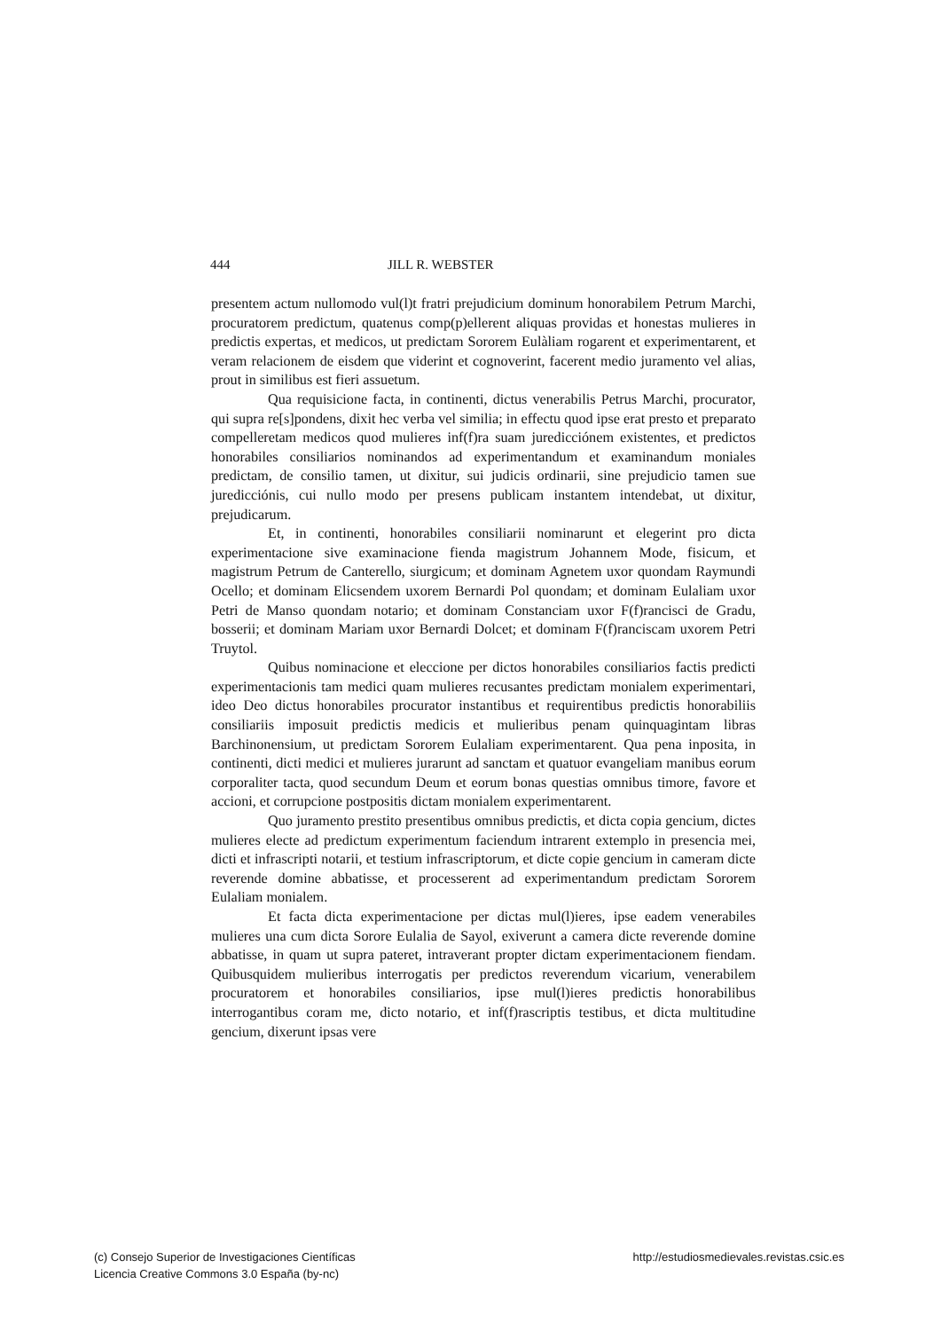444 JILL R. WEBSTER
presentem actum nullomodo vul(l)t fratri prejudicium dominum honorabilem Petrum Marchi, procuratorem predictum, quatenus comp(p)ellerent aliquas providas et honestas mulieres in predictis expertas, et medicos, ut predictam Sororem Eulàliam rogarent et experimentarent, et veram relacionem de eisdem que viderint et cognoverint, facerent medio juramento vel alias, prout in similibus est fieri assuetum.
Qua requisicione facta, in continenti, dictus venerabilis Petrus Marchi, procurator, qui supra re[s]pondens, dixit hec verba vel similia; in effectu quod ipse erat presto et preparato compelleretam medicos quod mulieres inf(f)ra suam juredicciónem existentes, et predictos honorabiles consiliarios nominandos ad experimentandum et examinandum moniales predictam, de consilio tamen, ut dixitur, sui judicis ordinarii, sine prejudicio tamen sue juredicciónis, cui nullo modo per presens publicam instantem intendebat, ut dixitur, prejudicarum.
Et, in continenti, honorabiles consiliarii nominarunt et elegerint pro dicta experimentacione sive examinacione fienda magistrum Johannem Mode, fisicum, et magistrum Petrum de Canterello, siurgicum; et dominam Agnetem uxor quondam Raymundi Ocello; et dominam Elicsendem uxorem Bernardi Pol quondam; et dominam Eulaliam uxor Petri de Manso quondam notario; et dominam Constanciam uxor F(f)rancisci de Gradu, bosserii; et dominam Mariam uxor Bernardi Dolcet; et dominam F(f)ranciscam uxorem Petri Truytol.
Quibus nominacione et eleccione per dictos honorabiles consiliarios factis predicti experimentacionis tam medici quam mulieres recusantes predictam monialem experimentari, ideo Deo dictus honorabiles procurator instantibus et requirentibus predictis honorabiliis consiliariis imposuit predictis medicis et mulieribus penam quinquagintam libras Barchinonensium, ut predictam Sororem Eulaliam experimentarent. Qua pena inposita, in continenti, dicti medici et mulieres jurarunt ad sanctam et quatuor evangeliam manibus eorum corporaliter tacta, quod secundum Deum et eorum bonas questias omnibus timore, favore et accioni, et corrupcione postpositis dictam monialem experimentarent.
Quo juramento prestito presentibus omnibus predictis, et dicta copia gencium, dictes mulieres electe ad predictum experimentum faciendum intrarent extemplo in presencia mei, dicti et infrascripti notarii, et testium infrascriptorum, et dicte copie gencium in cameram dicte reverende domine abbatisse, et processerent ad experimentandum predictam Sororem Eulaliam monialem.
Et facta dicta experimentacione per dictas mul(l)ieres, ipse eadem venerabiles mulieres una cum dicta Sorore Eulalia de Sayol, exiverunt a camera dicte reverende domine abbatisse, in quam ut supra pateret, intraverant propter dictam experimentacionem fiendam. Quibusquidem mulieribus interrogatis per predictos reverendum vicarium, venerabilem procuratorem et honorabiles consiliarios, ipse mul(l)ieres predictis honorabilibus interrogantibus coram me, dicto notario, et inf(f)rascriptis testibus, et dicta multitudine gencium, dixerunt ipsas vere
(c) Consejo Superior de Investigaciones Científicas
Licencia Creative Commons 3.0 España (by-nc)
http://estudiosmedievales.revistas.csic.es